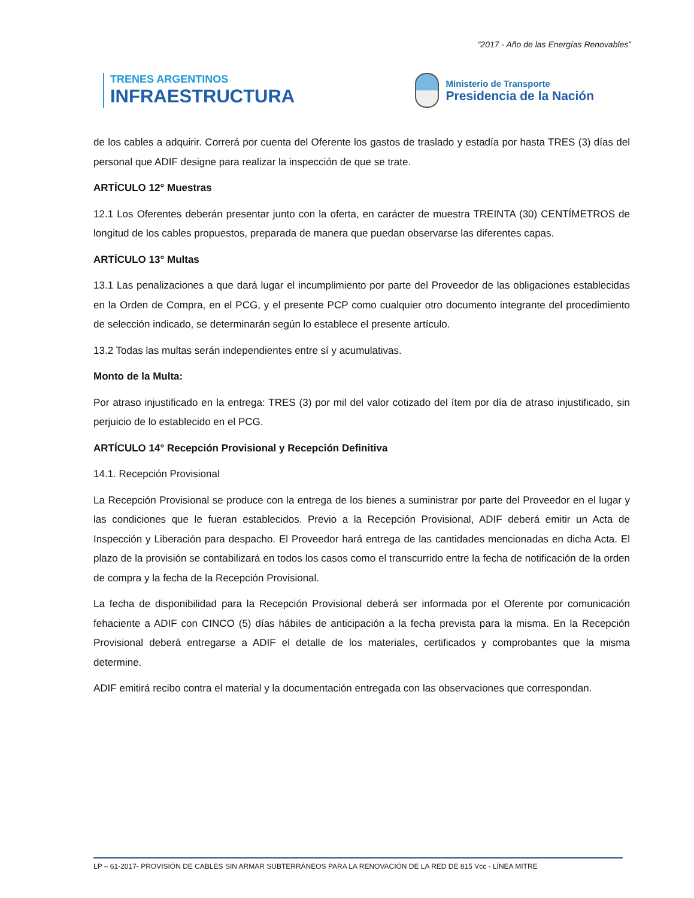“2017 - Año de las Energías Renovables”
TRENES ARGENTINOS
INFRAESTRUCTURA
Ministerio de Transporte
Presidencia de la Nación
de los cables a adquirir. Correrá por cuenta del Oferente los gastos de traslado y estadía por hasta TRES (3) días del personal que ADIF designe para realizar la inspección de que se trate.
ARTÍCULO 12° Muestras
12.1 Los Oferentes deberán presentar junto con la oferta, en carácter de muestra TREINTA (30) CENTÍMETROS de longitud de los cables propuestos, preparada de manera que puedan observarse las diferentes capas.
ARTÍCULO 13° Multas
13.1 Las penalizaciones a que dará lugar el incumplimiento por parte del Proveedor de las obligaciones establecidas en la Orden de Compra, en el PCG, y el presente PCP como cualquier otro documento integrante del procedimiento de selección indicado, se determinarán según lo establece el presente artículo.
13.2 Todas las multas serán independientes entre sí y acumulativas.
Monto de la Multa:
Por atraso injustificado en la entrega: TRES (3) por mil del valor cotizado del ítem por día de atraso injustificado, sin perjuicio de lo establecido en el PCG.
ARTÍCULO 14° Recepción Provisional y Recepción Definitiva
14.1. Recepción Provisional
La Recepción Provisional se produce con la entrega de los bienes a suministrar por parte del Proveedor en el lugar y las condiciones que le fueran establecidos. Previo a la Recepción Provisional, ADIF deberá emitir un Acta de Inspección y Liberación para despacho. El Proveedor hará entrega de las cantidades mencionadas en dicha Acta. El plazo de la provisión se contabilizará en todos los casos como el transcurrido entre la fecha de notificación de la orden de compra y la fecha de la Recepción Provisional.
La fecha de disponibilidad para la Recepción Provisional deberá ser informada por el Oferente por comunicación fehaciente a ADIF con CINCO (5) días hábiles de anticipación a la fecha prevista para la misma. En la Recepción Provisional deberá entregarse a ADIF el detalle de los materiales, certificados y comprobantes que la misma determine.
ADIF emitirá recibo contra el material y la documentación entregada con las observaciones que correspondan.
LP – 61-2017- PROVISIÓN DE CABLES SIN ARMAR SUBTERRÁNEOS PARA LA RENOVACIÓN DE LA RED DE 815 Vcc - LÍNEA MITRE